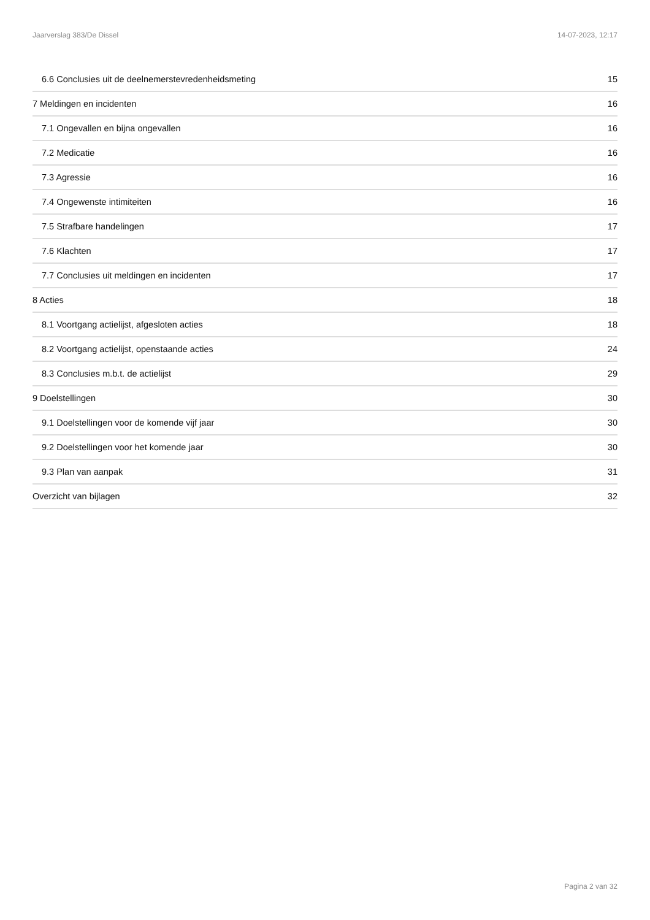Jaarverslag 383/De Dissel 14-07-2023, 12:17
6.6 Conclusies uit de deelnemerstevredenheidsmeting 15
7 Meldingen en incidenten 16
7.1 Ongevallen en bijna ongevallen 16
7.2 Medicatie 16
7.3 Agressie 16
7.4 Ongewenste intimiteiten 16
7.5 Strafbare handelingen 17
7.6 Klachten 17
7.7 Conclusies uit meldingen en incidenten 17
8 Acties 18
8.1 Voortgang actielijst, afgesloten acties 18
8.2 Voortgang actielijst, openstaande acties 24
8.3 Conclusies m.b.t. de actielijst 29
9 Doelstellingen 30
9.1 Doelstellingen voor de komende vijf jaar 30
9.2 Doelstellingen voor het komende jaar 30
9.3 Plan van aanpak 31
Overzicht van bijlagen 32
Pagina 2 van 32